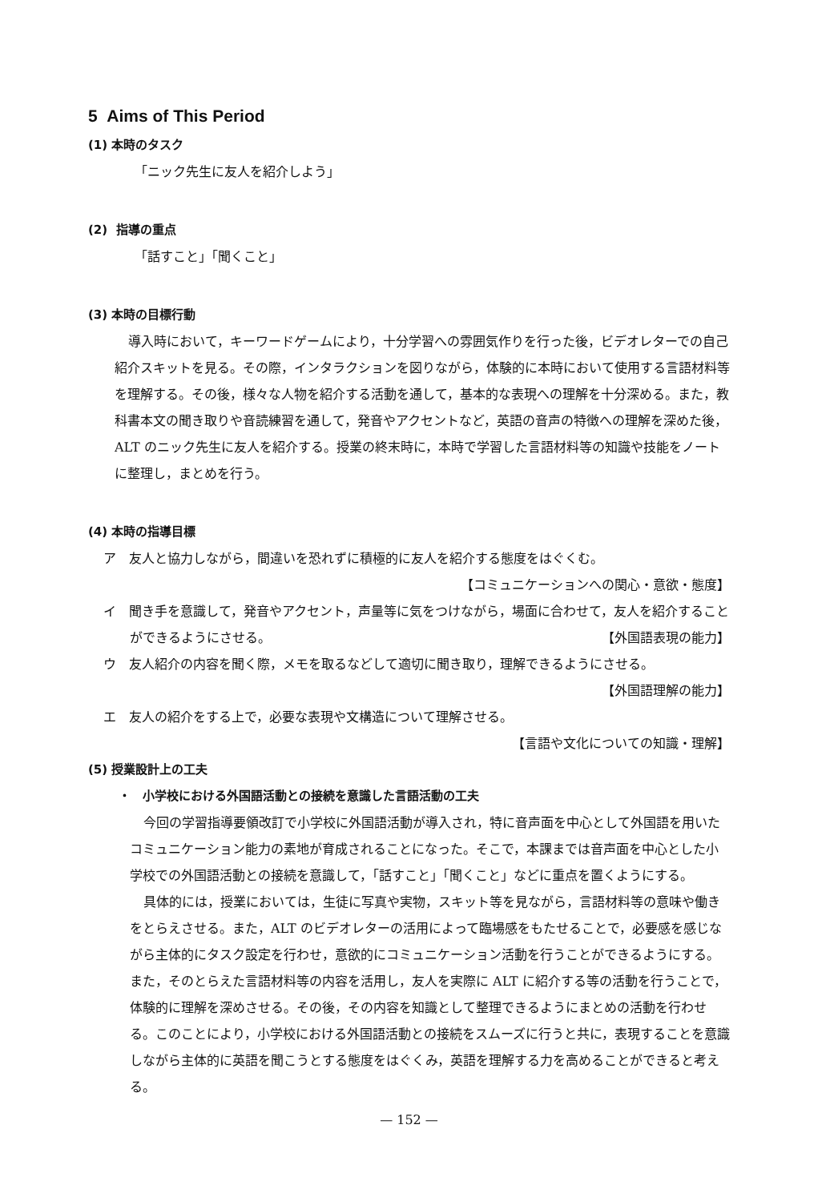5 Aims of This Period
(1) 本時のタスク
「ニック先生に友人を紹介しよう」
(2) 指導の重点
「話すこと」「聞くこと」
(3) 本時の目標行動
導入時において，キーワードゲームにより，十分学習への雰囲気作りを行った後，ビデオレターでの自己紹介スキットを見る。その際，インタラクションを図りながら，体験的に本時において使用する言語材料等を理解する。その後，様々な人物を紹介する活動を通して，基本的な表現への理解を十分深める。また，教科書本文の聞き取りや音読練習を通して，発音やアクセントなど，英語の音声の特徴への理解を深めた後，ALT のニック先生に友人を紹介する。授業の終末時に，本時で学習した言語材料等の知識や技能をノートに整理し，まとめを行う。
(4) 本時の指導目標
ア　友人と協力しながら，間違いを恐れずに積極的に友人を紹介する態度をはぐくむ。
【コミュニケーションへの関心・意欲・態度】
イ　聞き手を意識して，発音やアクセント，声量等に気をつけながら，場面に合わせて，友人を紹介することができるようにさせる。 【外国語表現の能力】
ウ　友人紹介の内容を聞く際，メモを取るなどして適切に聞き取り，理解できるようにさせる。
【外国語理解の能力】
エ　友人の紹介をする上で，必要な表現や文構造について理解させる。
【言語や文化についての知識・理解】
(5) 授業設計上の工夫
・　小学校における外国語活動との接続を意識した言語活動の工夫
今回の学習指導要領改訂で小学校に外国語活動が導入され，特に音声面を中心として外国語を用いたコミュニケーション能力の素地が育成されることになった。そこで，本課までは音声面を中心とした小学校での外国語活動との接続を意識して，「話すこと」「聞くこと」などに重点を置くようにする。
具体的には，授業においては，生徒に写真や実物，スキット等を見ながら，言語材料等の意味や働きをとらえさせる。また，ALT のビデオレターの活用によって臨場感をもたせることで，必要感を感じながら主体的にタスク設定を行わせ，意欲的にコミュニケーション活動を行うことができるようにする。また，そのとらえた言語材料等の内容を活用し，友人を実際に ALT に紹介する等の活動を行うことで，体験的に理解を深めさせる。その後，その内容を知識として整理できるようにまとめの活動を行わせる。このことにより，小学校における外国語活動との接続をスムーズに行うと共に，表現することを意識しながら主体的に英語を聞こうとする態度をはぐくみ，英語を理解する力を高めることができると考える。
— 152 —